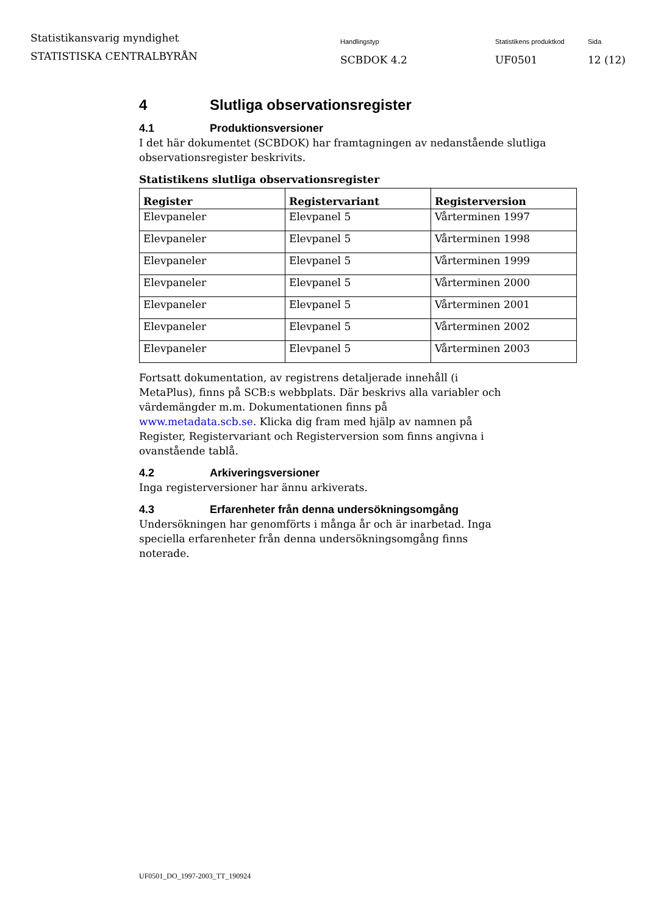Statistikansvarig myndighet
STATISTISKA CENTRALBYRÅN
Handlingstyp
SCBDOK 4.2
Statistikens produktkod
UF0501
Sida
12 (12)
4 Slutliga observationsregister
4.1 Produktionsversioner
I det här dokumentet (SCBDOK) har framtagningen av nedanstående slutliga observationsregister beskrivits.
Statistikens slutliga observationsregister
| Register | Registervariant | Registerversion |
| --- | --- | --- |
| Elevpaneler | Elevpanel 5 | Vårterminen 1997 |
| Elevpaneler | Elevpanel 5 | Vårterminen 1998 |
| Elevpaneler | Elevpanel 5 | Vårterminen 1999 |
| Elevpaneler | Elevpanel 5 | Vårterminen 2000 |
| Elevpaneler | Elevpanel 5 | Vårterminen 2001 |
| Elevpaneler | Elevpanel 5 | Vårterminen 2002 |
| Elevpaneler | Elevpanel 5 | Vårterminen 2003 |
Fortsatt dokumentation, av registrens detaljerade innehåll (i MetaPlus), finns på SCB:s webbplats. Där beskrivs alla variabler och värdemängder m.m. Dokumentationen finns på www.metadata.scb.se. Klicka dig fram med hjälp av namnen på Register, Registervariant och Registerversion som finns angivna i ovanstående tablå.
4.2 Arkiveringsversioner
Inga registerversioner har ännu arkiverats.
4.3 Erfarenheter från denna undersökningsomgång
Undersökningen har genomförts i många år och är inarbetad. Inga speciella erfarenheter från denna undersökningsomgång finns noterade.
UF0501_DO_1997-2003_TT_190924